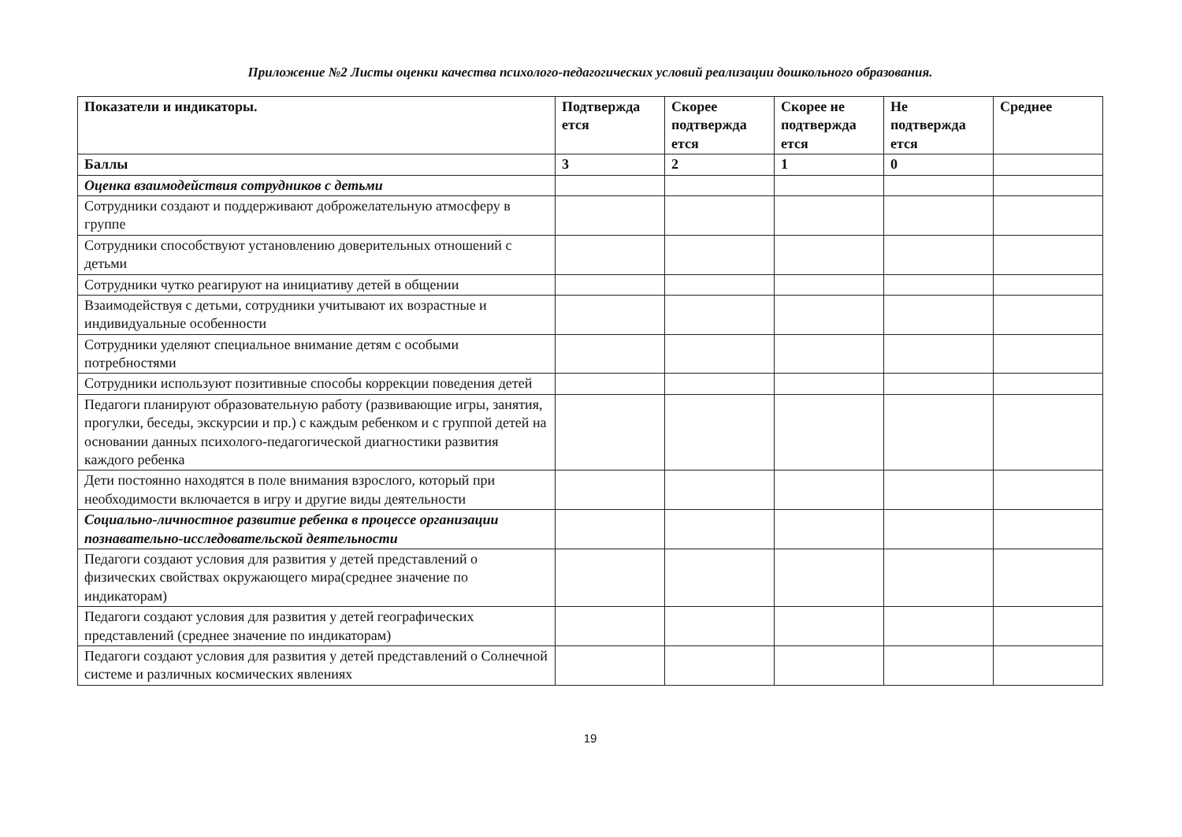Приложение №2 Листы оценки качества психолого-педагогических условий реализации дошкольного образования.
| Показатели и индикаторы. | Подтвержда ется | Скорее подтвержда ется | Скорее не подтвержда ется | Не подтвержда ется | Среднее |
| --- | --- | --- | --- | --- | --- |
| Баллы | 3 | 2 | 1 | 0 | |
| Оценка взаимодействия сотрудников с детьми | | | | | |
| Сотрудники создают и поддерживают доброжелательную атмосферу в группе | | | | | |
| Сотрудники способствуют установлению доверительных отношений с детьми | | | | | |
| Сотрудники чутко реагируют на инициативу детей в общении | | | | | |
| Взаимодействуя с детьми, сотрудники учитывают их возрастные и индивидуальные особенности | | | | | |
| Сотрудники уделяют специальное внимание детям с особыми потребностями | | | | | |
| Сотрудники используют позитивные способы коррекции поведения детей | | | | | |
| Педагоги планируют образовательную работу (развивающие игры, занятия, прогулки, беседы, экскурсии и пр.) с каждым ребенком и с группой детей на основании данных психолого-педагогической диагностики развития каждого ребенка | | | | | |
| Дети постоянно находятся в поле внимания взрослого, который при необходимости включается в игру и другие виды деятельности | | | | | |
| Социально-личностное развитие ребенка в процессе организации познавательно-исследовательской деятельности | | | | | |
| Педагоги создают условия для развития у детей представлений о физических свойствах окружающего мира(среднее значение по индикаторам) | | | | | |
| Педагоги создают условия для развития у детей географических представлений (среднее значение по индикаторам) | | | | | |
| Педагоги создают условия для развития у детей представлений о Солнечной системе и различных космических явлениях | | | | | |
19